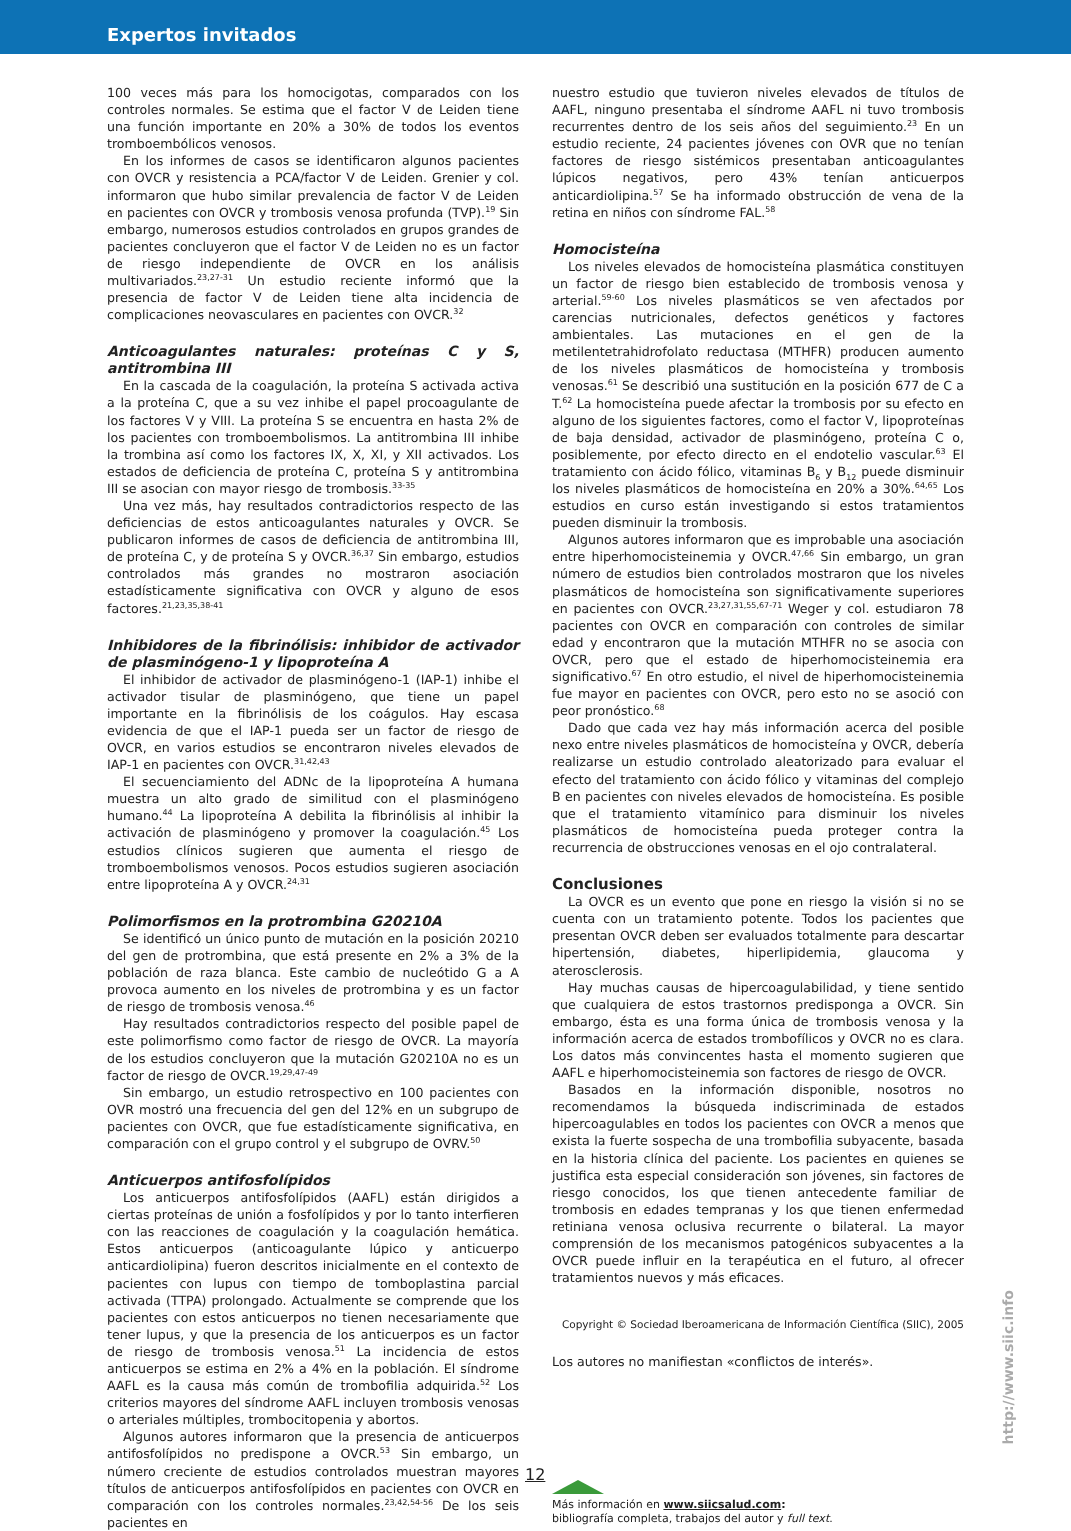Expertos invitados
100 veces más para los homocigotas, comparados con los controles normales. Se estima que el factor V de Leiden tiene una función importante en 20% a 30% de todos los eventos tromboembólicos venosos.
En los informes de casos se identificaron algunos pacientes con OVCR y resistencia a PCA/factor V de Leiden. Grenier y col. informaron que hubo similar prevalencia de factor V de Leiden en pacientes con OVCR y trombosis venosa profunda (TVP).<sup>19</sup> Sin embargo, numerosos estudios controlados en grupos grandes de pacientes concluyeron que el factor V de Leiden no es un factor de riesgo independiente de OVCR en los análisis multivariados.<sup>23,27-31</sup> Un estudio reciente informó que la presencia de factor V de Leiden tiene alta incidencia de complicaciones neovasculares en pacientes con OVCR.<sup>32</sup>
Anticoagulantes naturales: proteínas C y S, antitrombina III
En la cascada de la coagulación, la proteína S activada activa a la proteína C, que a su vez inhibe el papel procoagulante de los factores V y VIII. La proteína S se encuentra en hasta 2% de los pacientes con tromboembolismos. La antitrombina III inhibe la trombina así como los factores IX, X, XI, y XII activados. Los estados de deficiencia de proteína C, proteína S y antitrombina III se asocian con mayor riesgo de trombosis.<sup>33-35</sup>
Una vez más, hay resultados contradictorios respecto de las deficiencias de estos anticoagulantes naturales y OVCR. Se publicaron informes de casos de deficiencia de antitrombina III, de proteína C, y de proteína S y OVCR.<sup>36,37</sup> Sin embargo, estudios controlados más grandes no mostraron asociación estadísticamente significativa con OVCR y alguno de esos factores.<sup>21,23,35,38-41</sup>
Inhibidores de la fibrinólisis: inhibidor de activador de plasminógeno-1 y lipoproteína A
El inhibidor de activador de plasminógeno-1 (IAP-1) inhibe el activador tisular de plasminógeno, que tiene un papel importante en la fibrinólisis de los coágulos. Hay escasa evidencia de que el IAP-1 pueda ser un factor de riesgo de OVCR, en varios estudios se encontraron niveles elevados de IAP-1 en pacientes con OVCR.<sup>31,42,43</sup>
El secuenciamiento del ADNc de la lipoproteína A humana muestra un alto grado de similitud con el plasminógeno humano.<sup>44</sup> La lipoproteína A debilita la fibrinólisis al inhibir la activación de plasminógeno y promover la coagulación.<sup>45</sup> Los estudios clínicos sugieren que aumenta el riesgo de tromboembolismos venosos. Pocos estudios sugieren asociación entre lipoproteína A y OVCR.<sup>24,31</sup>
Polimorfismos en la protrombina G20210A
Se identificó un único punto de mutación en la posición 20210 del gen de protrombina, que está presente en 2% a 3% de la población de raza blanca. Este cambio de nucleótido G a A provoca aumento en los niveles de protrombina y es un factor de riesgo de trombosis venosa.<sup>46</sup>
Hay resultados contradictorios respecto del posible papel de este polimorfismo como factor de riesgo de OVCR. La mayoría de los estudios concluyeron que la mutación G20210A no es un factor de riesgo de OVCR.<sup>19,29,47-49</sup>
Sin embargo, un estudio retrospectivo en 100 pacientes con OVR mostró una frecuencia del gen del 12% en un subgrupo de pacientes con OVCR, que fue estadísticamente significativa, en comparación con el grupo control y el subgrupo de OVRV.<sup>50</sup>
Anticuerpos antifosfolípidos
Los anticuerpos antifosfolípidos (AAFL) están dirigidos a ciertas proteínas de unión a fosfolípidos y por lo tanto interfieren con las reacciones de coagulación y la coagulación hemática. Estos anticuerpos (anticoagulante lúpico y anticuerpo anticardiolipina) fueron descritos inicialmente en el contexto de pacientes con lupus con tiempo de tomboplastina parcial activada (TTPA) prolongado. Actualmente se comprende que los pacientes con estos anticuerpos no tienen necesariamente que tener lupus, y que la presencia de los anticuerpos es un factor de riesgo de trombosis venosa.<sup>51</sup> La incidencia de estos anticuerpos se estima en 2% a 4% en la población. El síndrome AAFL es la causa más común de trombofilia adquirida.<sup>52</sup> Los criterios mayores del síndrome AAFL incluyen trombosis venosas o arteriales múltiples, trombocitopenia y abortos.
Algunos autores informaron que la presencia de anticuerpos antifosfolípidos no predispone a OVCR.<sup>53</sup> Sin embargo, un número creciente de estudios controlados muestran mayores títulos de anticuerpos antifosfolípidos en pacientes con OVCR en comparación con los controles normales.<sup>23,42,54-56</sup> De los seis pacientes en
nuestro estudio que tuvieron niveles elevados de títulos de AAFL, ninguno presentaba el síndrome AAFL ni tuvo trombosis recurrentes dentro de los seis años del seguimiento.<sup>23</sup> En un estudio reciente, 24 pacientes jóvenes con OVR que no tenían factores de riesgo sistémicos presentaban anticoagulantes lúpicos negativos, pero 43% tenían anticuerpos anticardiolipina.<sup>57</sup> Se ha informado obstrucción de vena de la retina en niños con síndrome FAL.<sup>58</sup>
Homocisteína
Los niveles elevados de homocisteína plasmática constituyen un factor de riesgo bien establecido de trombosis venosa y arterial.<sup>59-60</sup> Los niveles plasmáticos se ven afectados por carencias nutricionales, defectos genéticos y factores ambientales. Las mutaciones en el gen de la metilentetrahidrofolato reductasa (MTHFR) producen aumento de los niveles plasmáticos de homocisteína y trombosis venosas.<sup>61</sup> Se describió una sustitución en la posición 677 de C a T.<sup>62</sup> La homocisteína puede afectar la trombosis por su efecto en alguno de los siguientes factores, como el factor V, lipoproteínas de baja densidad, activador de plasminógeno, proteína C o, posiblemente, por efecto directo en el endotelio vascular.<sup>63</sup> El tratamiento con ácido fólico, vitaminas B<sub>6</sub> y B<sub>12</sub> puede disminuir los niveles plasmáticos de homocisteína en 20% a 30%.<sup>64,65</sup> Los estudios en curso están investigando si estos tratamientos pueden disminuir la trombosis.
Algunos autores informaron que es improbable una asociación entre hiperhomocisteinemia y OVCR.<sup>47,66</sup> Sin embargo, un gran número de estudios bien controlados mostraron que los niveles plasmáticos de homocisteína son significativamente superiores en pacientes con OVCR.<sup>23,27,31,55,67-71</sup> Weger y col. estudiaron 78 pacientes con OVCR en comparación con controles de similar edad y encontraron que la mutación MTHFR no se asocia con OVCR, pero que el estado de hiperhomocisteinemia era significativo.<sup>67</sup> En otro estudio, el nivel de hiperhomocisteinemia fue mayor en pacientes con OVCR, pero esto no se asoció con peor pronóstico.<sup>68</sup>
Dado que cada vez hay más información acerca del posible nexo entre niveles plasmáticos de homocisteína y OVCR, debería realizarse un estudio controlado aleatorizado para evaluar el efecto del tratamiento con ácido fólico y vitaminas del complejo B en pacientes con niveles elevados de homocisteína. Es posible que el tratamiento vitamínico para disminuir los niveles plasmáticos de homocisteína pueda proteger contra la recurrencia de obstrucciones venosas en el ojo contralateral.
Conclusiones
La OVCR es un evento que pone en riesgo la visión si no se cuenta con un tratamiento potente. Todos los pacientes que presentan OVCR deben ser evaluados totalmente para descartar hipertensión, diabetes, hiperlipidemia, glaucoma y aterosclerosis.
Hay muchas causas de hipercoagulabilidad, y tiene sentido que cualquiera de estos trastornos predisponga a OVCR. Sin embargo, ésta es una forma única de trombosis venosa y la información acerca de estados trombofílicos y OVCR no es clara. Los datos más convincentes hasta el momento sugieren que AAFL e hiperhomocisteinemia son factores de riesgo de OVCR.
Basados en la información disponible, nosotros no recomendamos la búsqueda indiscriminada de estados hipercoagulables en todos los pacientes con OVCR a menos que exista la fuerte sospecha de una trombofilia subyacente, basada en la historia clínica del paciente. Los pacientes en quienes se justifica esta especial consideración son jóvenes, sin factores de riesgo conocidos, los que tienen antecedente familiar de trombosis en edades tempranas y los que tienen enfermedad retiniana venosa oclusiva recurrente o bilateral. La mayor comprensión de los mecanismos patogénicos subyacentes a la OVCR puede influir en la terapéutica en el futuro, al ofrecer tratamientos nuevos y más eficaces.
Copyright © Sociedad Iberoamericana de Información Científica (SIIC), 2005
Los autores no manifiestan «conflictos de interés».
Más información en www.siicsalud.com:
bibliografía completa, trabajos del autor y full text.
http://www.siic.info
12